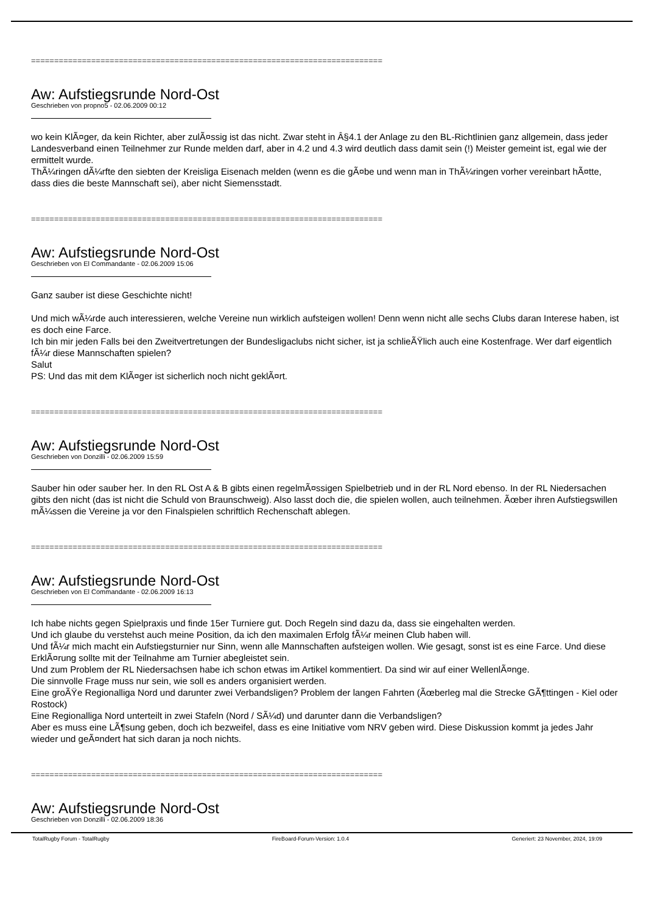============================================================================
Aw: Aufstiegsrunde Nord-Ost
Geschrieben von propno5 - 02.06.2009 00:12
wo kein KlÃ¤ger, da kein Richter, aber zulÃ¤ssig ist das nicht. Zwar steht in Â§4.1 der Anlage zu den BL-Richtlinien ganz allgemein, dass jeder Landesverband einen Teilnehmer zur Runde melden darf, aber in 4.2 und 4.3 wird deutlich dass damit sein (!) Meister gemeint ist, egal wie der ermittelt wurde.
ThÃ¼ringen dÃ¼rfte den siebten der Kreisliga Eisenach melden (wenn es die gÃ¤be und wenn man in ThÃ¼ringen vorher vereinbart hÃ¤tte, dass dies die beste Mannschaft sei), aber nicht Siemensstadt.
============================================================================
Aw: Aufstiegsrunde Nord-Ost
Geschrieben von El Commandante - 02.06.2009 15:06
Ganz sauber ist diese Geschichte nicht!
Und mich wÃ¼rde auch interessieren, welche Vereine nun wirklich aufsteigen wollen! Denn wenn nicht alle sechs Clubs daran Interese haben, ist es doch eine Farce.
Ich bin mir jeden Falls bei den Zweitvertretungen der Bundesligaclubs nicht sicher, ist ja schlieÃŸlich auch eine Kostenfrage. Wer darf eigentlich fÃ¼r diese Mannschaften spielen?
Salut
PS: Und das mit dem KlÃ¤ger ist sicherlich noch nicht geklÃ¤rt.
============================================================================
Aw: Aufstiegsrunde Nord-Ost
Geschrieben von Donzilli - 02.06.2009 15:59
Sauber hin oder sauber her. In den RL Ost A & B gibts einen regelmÃ¤ssigen Spielbetrieb und in der RL Nord ebenso. In der RL Niedersachen gibts den nicht (das ist nicht die Schuld von Braunschweig). Also lasst doch die, die spielen wollen, auch teilnehmen. Ãœber ihren Aufstiegswillen mÃ¼ssen die Vereine ja vor den Finalspielen schriftlich Rechenschaft ablegen.
============================================================================
Aw: Aufstiegsrunde Nord-Ost
Geschrieben von El Commandante - 02.06.2009 16:13
Ich habe nichts gegen Spielpraxis und finde 15er Turniere gut. Doch Regeln sind dazu da, dass sie eingehalten werden.
Und ich glaube du verstehst auch meine Position, da ich den maximalen Erfolg fÃ¼r meinen Club haben will.
Und fÃ¼r mich macht ein Aufstiegsturnier nur Sinn, wenn alle Mannschaften aufsteigen wollen. Wie gesagt, sonst ist es eine Farce. Und diese ErklÃ¤rung sollte mit der Teilnahme am Turnier abegleistet sein.
Und zum Problem der RL Niedersachsen habe ich schon etwas im Artikel kommentiert. Da sind wir auf einer WellenlÃ¤nge.
Die sinnvolle Frage muss nur sein, wie soll es anders organisiert werden.
Eine groÃŸe Regionalliga Nord und darunter zwei Verbandsligen? Problem der langen Fahrten (Ãœberleg mal die Strecke GÃ¶ttingen - Kiel oder Rostock)
Eine Regionalliga Nord unterteilt in zwei Stafeln (Nord / SÃ¼d) und darunter dann die Verbandsligen?
Aber es muss eine LÃ¶sung geben, doch ich bezweifel, dass es eine Initiative vom NRV geben wird. Diese Diskussion kommt ja jedes Jahr wieder und geÃ¤ndert hat sich daran ja noch nichts.
============================================================================
Aw: Aufstiegsrunde Nord-Ost
Geschrieben von Donzilli - 02.06.2009 18:36
TotalRugby Forum - TotalRugby FireBoard-Forum-Version: 1.0.4 Generiert: 23 November, 2024, 19:09